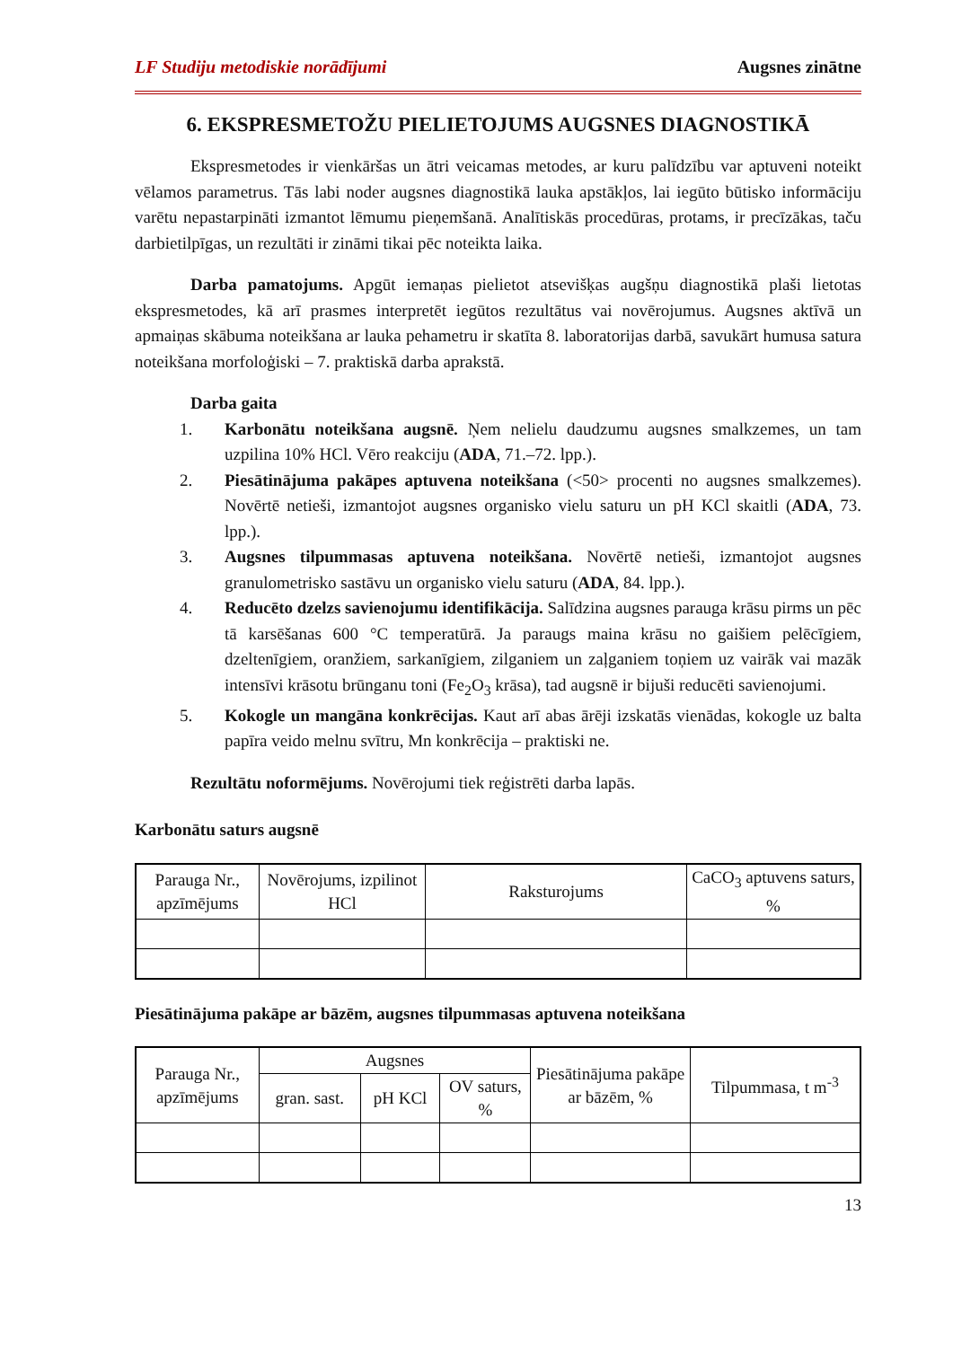LF Studiju metodiskie norādījumi Augsnes zinātne
6. EKSPRESMETOŽU PIELIETOJUMS AUGSNES DIAGNOSTIKĀ
Ekspresmetodes ir vienkāršas un ātri veicamas metodes, ar kuru palīdzību var aptuveni noteikt vēlamos parametrus. Tās labi noder augsnes diagnostikā lauka apstākļos, lai iegūto būtisko informāciju varētu nepastarpināti izmantot lēmumu pieņemšanā. Analītiskās procedūras, protams, ir precīzākas, taču darbietilpīgas, un rezultāti ir zināmi tikai pēc noteikta laika.
Darba pamatojums. Apgūt iemaņas pielietot atsevišķas augšņu diagnostikā plaši lietotas ekspresmetodes, kā arī prasmes interpretēt iegūtos rezultātus vai novērojumus. Augsnes aktīvā un apmaiņas skābuma noteikšana ar lauka pehametru ir skatīta 8. laboratorijas darbā, savukārt humusa satura noteikšana morfoloģiski – 7. praktiskā darba aprakstā.
Darba gaita
1. Karbonātu noteikšana augsnē. Ņem nelielu daudzumu augsnes smalkzemes, un tam uzpilina 10% HCl. Vēro reakciju (ADA, 71.–72. lpp.).
2. Piesātinājuma pakāpes aptuvena noteikšana (<50> procenti no augsnes smalkzemes). Novērtē netieši, izmantojot augsnes organisko vielu saturu un pH KCl skaitli (ADA, 73. lpp.).
3. Augsnes tilpummasas aptuvena noteikšana. Novērtē netieši, izmantojot augsnes granulometrisko sastāvu un organisko vielu saturu (ADA, 84. lpp.).
4. Reducēto dzelzs savienojumu identifikācija. Salīdzina augsnes parauga krāsu pirms un pēc tā karsēšanas 600 °C temperatūrā. Ja paraugs maina krāsu no gaišiem pelēcīgiem, dzeltenīgiem, oranžiem, sarkanīgiem, zilganiem un zaļganiem toņiem uz vairāk vai mazāk intensīvi krāsotu brūnganu toni (Fe<sub>2</sub>O<sub>3</sub> krāsa), tad augsnē ir bijuši reducēti savienojumi.
5. Kokogle un mangāna konkrēcijas. Kaut arī abas ārēji izskatās vienādas, kokogle uz balta papīra veido melnu svītru, Mn konkrēcija – praktiski ne.
Rezultātu noformējums. Novērojumi tiek reģistrēti darba lapās.
Karbonātu saturs augsnē
| Parauga Nr., apzīmējums | Novērojums, izpilinot HCl | Raksturojums | CaCO<sub>3</sub> aptuvens saturs, % |
| --- | --- | --- | --- |
Piesātinājuma pakāpe ar bāzēm, augsnes tilpummasas aptuvena noteikšana
| Parauga Nr., apzīmējums | Augsnes | | | Piesātinājuma pakāpe ar bāzēm, % | Tilpummasa, t m<sup>-3</sup> |
| --- | --- | --- | --- | --- | --- |
| | gran. sast. | pH KCl | OV saturs, % | | |
13